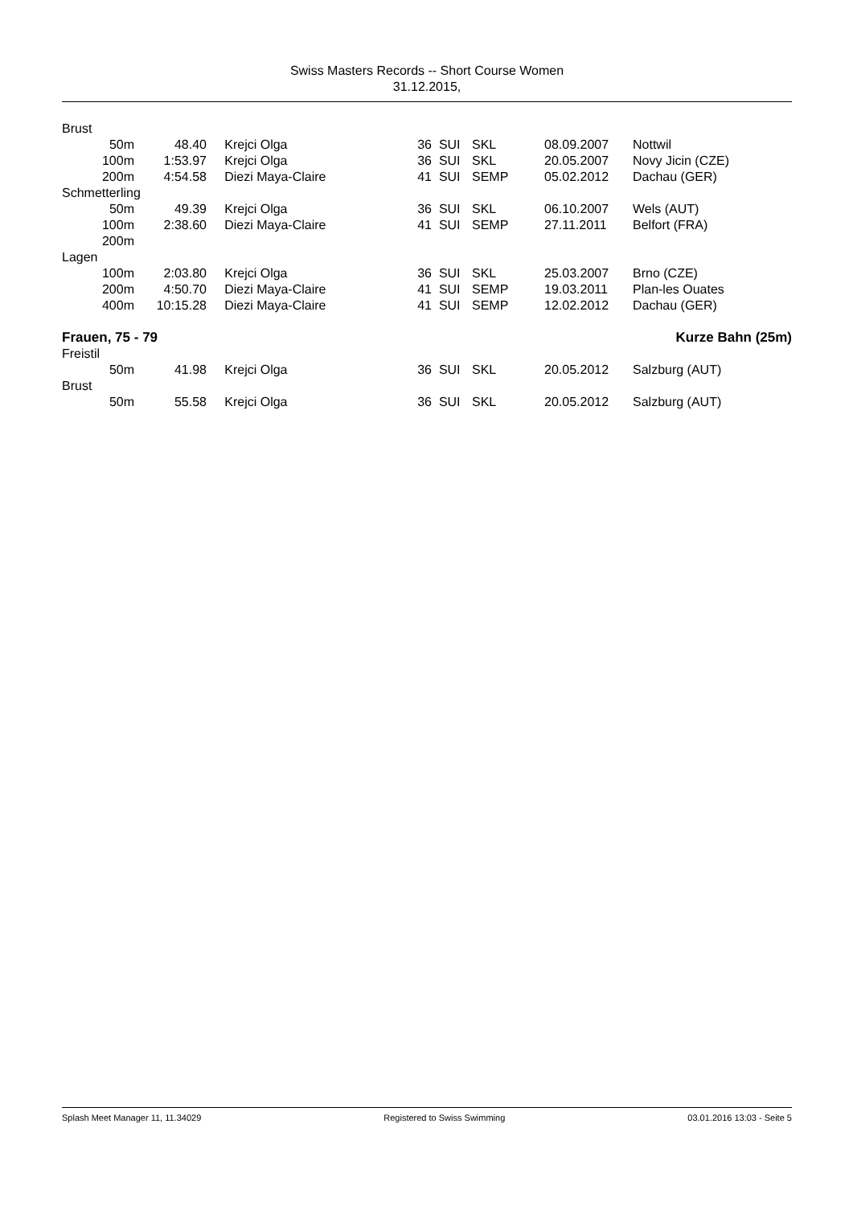Swiss Masters Records -- Short Course Women
31.12.2015,
| Brust | | | | | | | |
| 50m | 48.40 | Krejci Olga | 36 | SUI | SKL | 08.09.2007 | Nottwil |
| 100m | 1:53.97 | Krejci Olga | 36 | SUI | SKL | 20.05.2007 | Novy Jicin (CZE) |
| 200m | 4:54.58 | Diezi Maya-Claire | 41 | SUI | SEMP | 05.02.2012 | Dachau (GER) |
| Schmetterling | | | | | | | |
| 50m | 49.39 | Krejci Olga | 36 | SUI | SKL | 06.10.2007 | Wels (AUT) |
| 100m | 2:38.60 | Diezi Maya-Claire | 41 | SUI | SEMP | 27.11.2011 | Belfort (FRA) |
| 200m | | | | | | | |
| Lagen | | | | | | | |
| 100m | 2:03.80 | Krejci Olga | 36 | SUI | SKL | 25.03.2007 | Brno (CZE) |
| 200m | 4:50.70 | Diezi Maya-Claire | 41 | SUI | SEMP | 19.03.2011 | Plan-les Ouates |
| 400m | 10:15.28 | Diezi Maya-Claire | 41 | SUI | SEMP | 12.02.2012 | Dachau (GER) |
| Frauen, 75 - 79 | | | | Kurze Bahn (25m) | | | |
| Freistil | | | | | | | |
| 50m | 41.98 | Krejci Olga | 36 | SUI | SKL | 20.05.2012 | Salzburg (AUT) |
| Brust | | | | | | | |
| 50m | 55.58 | Krejci Olga | 36 | SUI | SKL | 20.05.2012 | Salzburg (AUT) |
Splash Meet Manager 11, 11.34029 Registered to Swiss Swimming 03.01.2016 13:03 - Seite 5